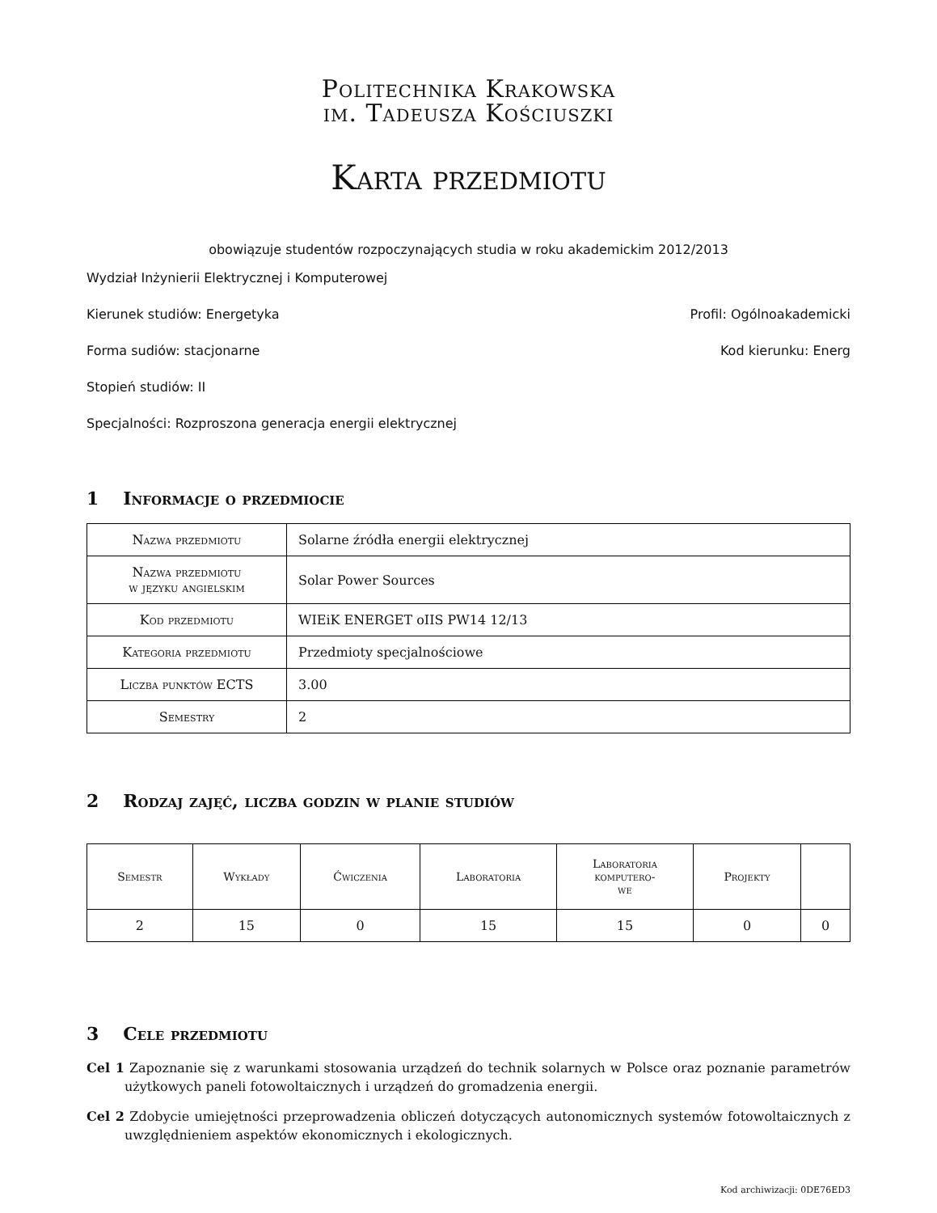Politechnika Krakowska
im. Tadeusza Kościuszki
Karta przedmiotu
obowiązuje studentów rozpoczynających studia w roku akademickim 2012/2013
Wydział Inżynierii Elektrycznej i Komputerowej
Kierunek studiów: Energetyka Profil: Ogólnoakademicki
Forma sudiów: stacjonarne Kod kierunku: Energ
Stopień studiów: II
Specjalności: Rozproszona generacja energii elektrycznej
1 Informacje o przedmiocie
| Nazwa przedmiotu | Solarne źródła energii elektrycznej |
| Nazwa przedmiotu w języku angielskim | Solar Power Sources |
| Kod przedmiotu | WIEiK ENERGET oIIS PW14 12/13 |
| Kategoria przedmiotu | Przedmioty specjalnościowe |
| Liczba punktów ECTS | 3.00 |
| Semestry | 2 |
2 Rodzaj zajęć, liczba godzin w planie studiów
| Semestr | Wykłady | Ćwiczenia | Laboratoria | Laboratoria komputero- we | Projekty | |
| --- | --- | --- | --- | --- | --- | --- |
| 2 | 15 | 0 | 15 | 15 | 0 | 0 |
3 Cele przedmiotu
Cel 1 Zapoznanie się z warunkami stosowania urządzeń do technik solarnych w Polsce oraz poznanie parametrów użytkowych paneli fotowoltaicznych i urządzeń do gromadzenia energii.
Cel 2 Zdobycie umiejętności przeprowadzenia obliczeń dotyczących autonomicznych systemów fotowoltaicznych z uwzględnieniem aspektów ekonomicznych i ekologicznych.
Kod archiwizacji: 0DE76ED3